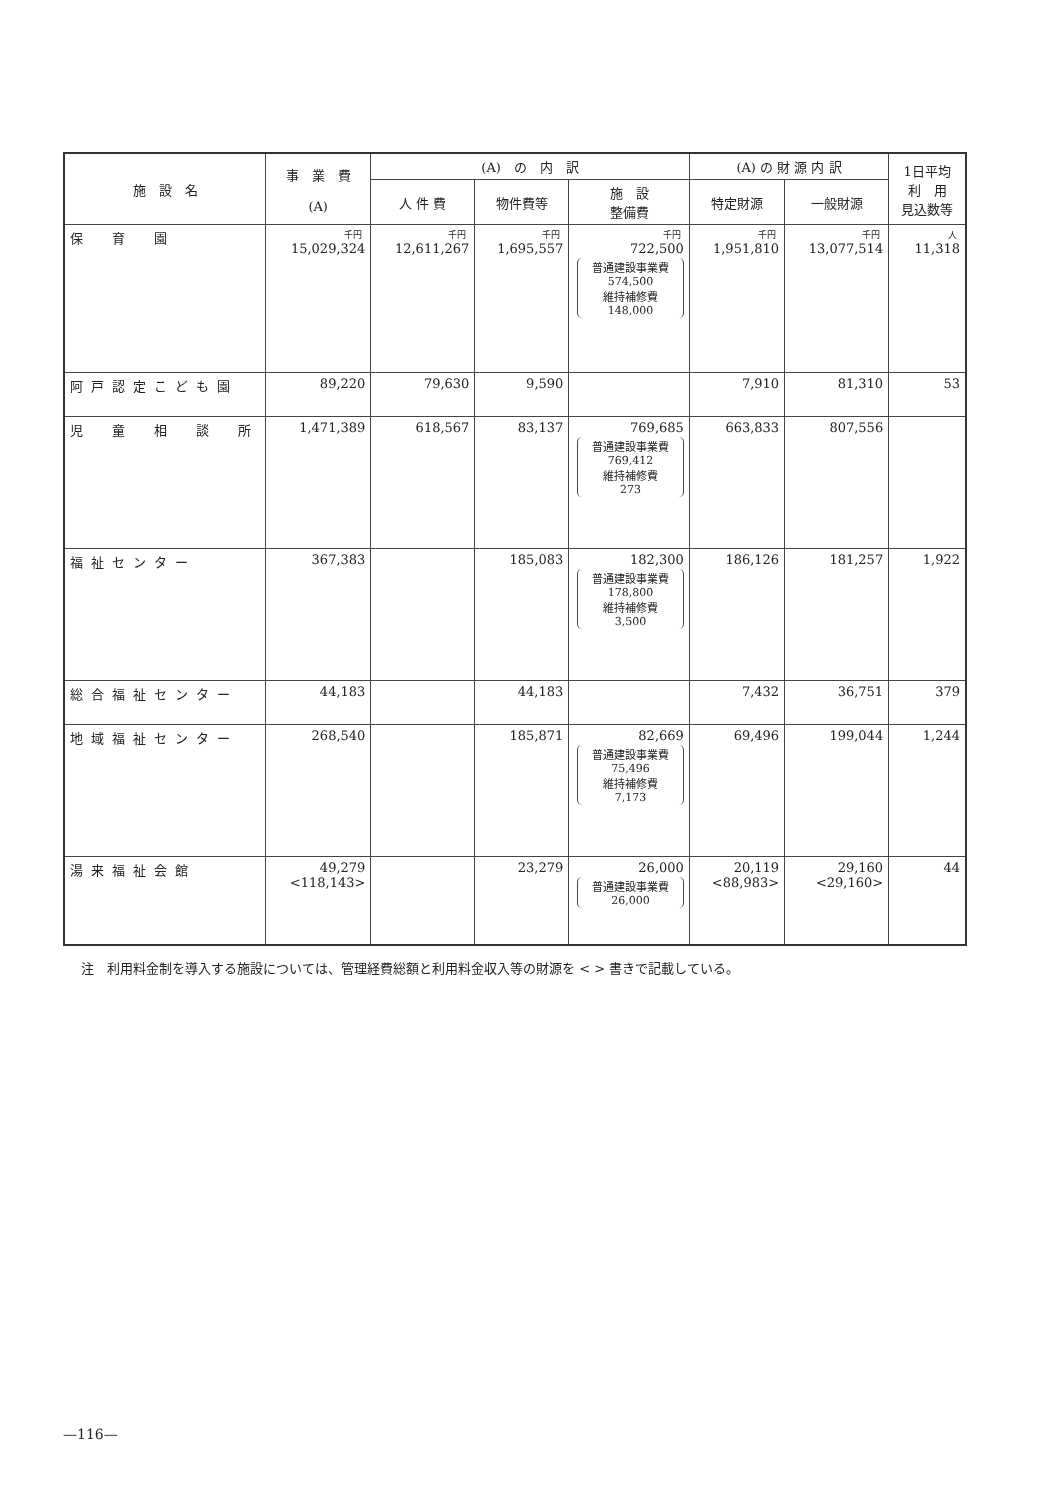| 施 設 名 | 事 業 費 (A) | (A) の 内 訳 | | | (A) の 財 源 内 訳 | | 1日平均 利 用 見込数等 |
| --- | --- | --- | --- | --- | --- | --- | --- |
| | | 人 件 費 | 物件費等 | 施 設 整備費 | 特定財源 | 一般財源 | |
| 保 育 園 | 千円 15,029,324 | 千円 12,611,267 | 千円 1,695,557 | 千円 722,500 普通建設事業費 574,500 維持補修費 148,000 | 千円 1,951,810 | 千円 13,077,514 | 人 11,318 |
| 阿戸認定こども園 | 89,220 | 79,630 | 9,590 | | 7,910 | 81,310 | 53 |
| 児 童 相 談 所 | 1,471,389 | 618,567 | 83,137 | 769,685 普通建設事業費 769,412 維持補修費 273 | 663,833 | 807,556 | |
| 福祉センター | 367,383 | | 185,083 | 182,300 普通建設事業費 178,800 維持補修費 3,500 | 186,126 | 181,257 | 1,922 |
| 総合福祉センター | 44,183 | | 44,183 | | 7,432 | 36,751 | 379 |
| 地域福祉センター | 268,540 | | 185,871 | 82,669 普通建設事業費 75,496 維持補修費 7,173 | 69,496 | 199,044 | 1,244 |
| 湯来福祉会館 | 49,279 <118,143> | | 23,279 | 26,000 普通建設事業費 26,000 | 20,119 <88,983> | 29,160 <29,160> | 44 |
注　利用料金制を導入する施設については、管理経費総額と利用料金収入等の財源を < > 書きで記載している。
—116—